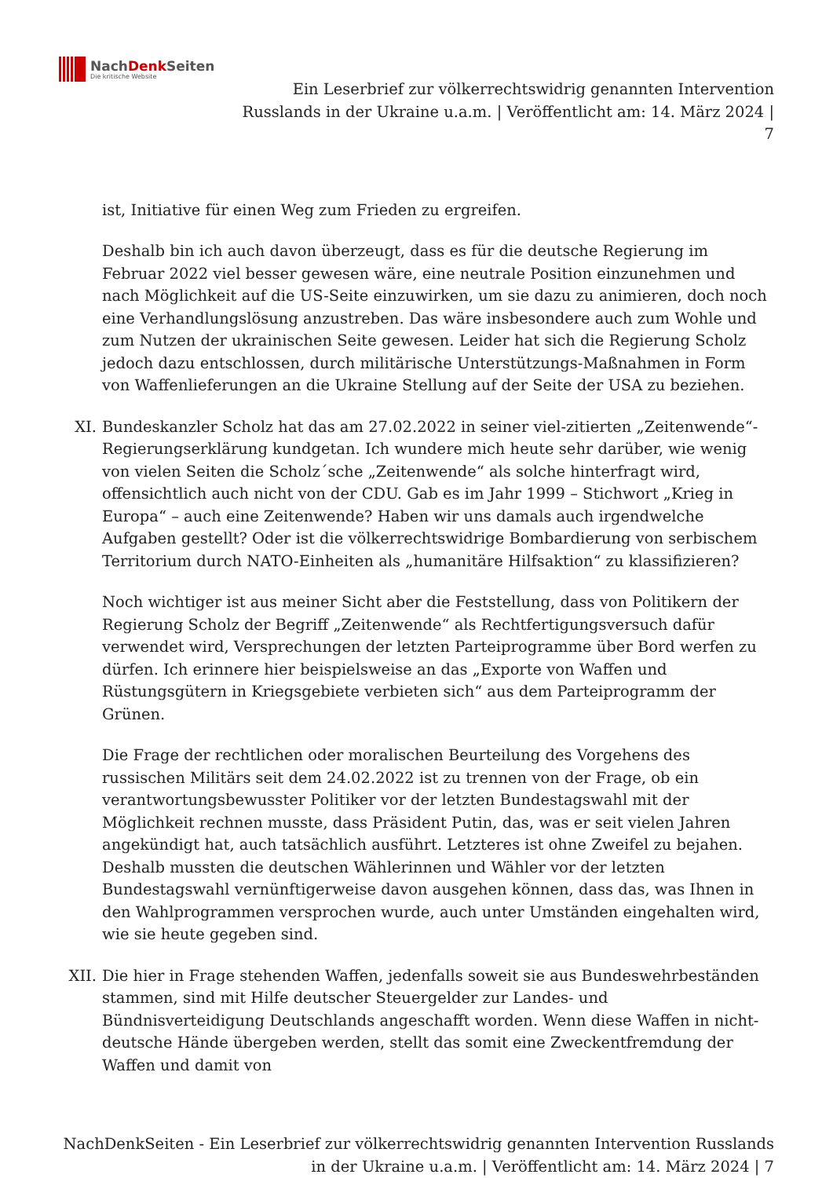NachDenk Seiten
Die kritische Website
Ein Leserbrief zur völkerrechtswidrig genannten Intervention
Russlands in der Ukraine u.a.m. | Veröffentlicht am: 14. März 2024 |
7
ist, Initiative für einen Weg zum Frieden zu ergreifen.
Deshalb bin ich auch davon überzeugt, dass es für die deutsche Regierung im Februar 2022 viel besser gewesen wäre, eine neutrale Position einzunehmen und nach Möglichkeit auf die US-Seite einzuwirken, um sie dazu zu animieren, doch noch eine Verhandlungslösung anzustreben. Das wäre insbesondere auch zum Wohle und zum Nutzen der ukrainischen Seite gewesen. Leider hat sich die Regierung Scholz jedoch dazu entschlossen, durch militärische Unterstützungs-Maßnahmen in Form von Waffenlieferungen an die Ukraine Stellung auf der Seite der USA zu beziehen.
XI. Bundeskanzler Scholz hat das am 27.02.2022 in seiner viel-zitierten „Zeitenwende“-Regierungserklärung kundgetan. Ich wundere mich heute sehr darüber, wie wenig von vielen Seiten die Scholz´sche „Zeitenwende“ als solche hinterfragt wird, offensichtlich auch nicht von der CDU. Gab es im Jahr 1999 – Stichwort „Krieg in Europa“ – auch eine Zeitenwende? Haben wir uns damals auch irgendwelche Aufgaben gestellt? Oder ist die völkerrechtswidrige Bombardierung von serbischem Territorium durch NATO-Einheiten als „humanitäre Hilfsaktion“ zu klassifizieren?
Noch wichtiger ist aus meiner Sicht aber die Feststellung, dass von Politikern der Regierung Scholz der Begriff „Zeitenwende“ als Rechtfertigungsversuch dafür verwendet wird, Versprechungen der letzten Parteiprogramme über Bord werfen zu dürfen. Ich erinnere hier beispielsweise an das „Exporte von Waffen und Rüstungsgütern in Kriegsgebiete verbieten sich“ aus dem Parteiprogramm der Grünen.
Die Frage der rechtlichen oder moralischen Beurteilung des Vorgehens des russischen Militärs seit dem 24.02.2022 ist zu trennen von der Frage, ob ein verantwortungsbewusster Politiker vor der letzten Bundestagswahl mit der Möglichkeit rechnen musste, dass Präsident Putin, das, was er seit vielen Jahren angekündigt hat, auch tatsächlich ausführt. Letzteres ist ohne Zweifel zu bejahen. Deshalb mussten die deutschen Wählerinnen und Wähler vor der letzten Bundestagswahl vernünftigerweise davon ausgehen können, dass das, was Ihnen in den Wahlprogrammen versprochen wurde, auch unter Umständen eingehalten wird, wie sie heute gegeben sind.
XII. Die hier in Frage stehenden Waffen, jedenfalls soweit sie aus Bundeswehrbeständen stammen, sind mit Hilfe deutscher Steuergelder zur Landes- und Bündnisverteidigung Deutschlands angeschafft worden. Wenn diese Waffen in nicht-deutsche Hände übergeben werden, stellt das somit eine Zweckentfremdung der Waffen und damit von
NachDenkSeiten - Ein Leserbrief zur völkerrechtswidrig genannten Intervention Russlands
in der Ukraine u.a.m. | Veröffentlicht am: 14. März 2024 | 7